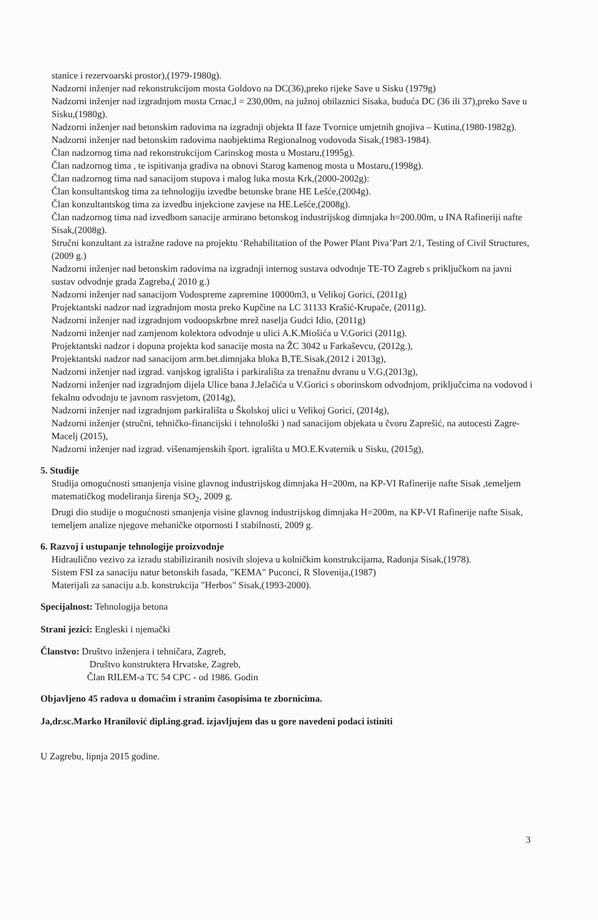stanice i rezervoarski prostor),(1979-1980g).
Nadzorni inženjer nad rekonstrukcijom mosta Goldovo na DC(36),preko rijeke Save u Sisku (1979g)
Nadzorni inženjer nad izgradnjom mosta Crnac,l = 230,00m, na južnoj obilaznici Sisaka, buduća DC (36 ili 37),preko Save u Sisku,(1980g).
Nadzorni inženjer nad betonskim radovima na izgradnji objekta II faze Tvornice umjetnih gnojiva – Kutina,(1980-1982g).
Nadzorni inženjer nad betonskim radovima naobjektima Regionalnog vodovoda Sisak,(1983-1984).
Član nadzornog tima nad rekonstrukcijom Carinskog mosta u Mostaru,(1995g).
Član nadzornog tima , te ispitivanja gradiva na obnovi Starog kamenog mosta u Mostaru,(1998g).
Član nadzornog tima nad sanacijom stupova i malog luka mosta Krk,(2000-2002g):
Član konsultantskog tima za tehnologiju izvedbe betonske brane HE Lešće,(2004g).
Član konzultantskog tima za izvedbu injekcione zavjese na HE.Lešće,(2008g).
Član nadzornog tima nad izvedbom sanacije armirano betonskog industrijskog dimnjaka h=200.00m, u INA Rafineriji nafte Sisak,(2008g).
Stručni konzultant za istražne radove na projektu ‘Rehabilitation of the Power Plant Piva’Part 2/1, Testing of Civil Structures, (2009 g.)
Nadzorni inženjer nad betonskim radovima na izgradnji internog sustava odvodnje TE-TO Zagreb s priključkom na javni sustav odvodnje grada Zagreba,( 2010 g.)
Nadzorni inženjer nad sanacijom Vodospreme zapremine 10000m3, u Velikoj Gorici, (2011g)
Projektantski nadzor nad izgradnjom mosta preko Kupčine na LC 31133 Krašić-Krupače, (2011g).
Nadzorni inženjer nad izgradnjom vodoopskrbne mrež naselja Gudci Idio, (2011g)
Nadzorni inženjer nad zamjenom kolektora odvodnje u ulici A.K.Miošića u V.Gorici (2011g).
Projektantski nadzor i dopuna projekta kod sanacije mosta na ŽC 3042 u Farkaševcu, (2012g.),
Projektantski nadzor nad sanacijom arm.bet.dimnjaka bloka B,TE.Sisak,(2012 i 2013g),
Nadzorni inženjer nad izgrad. vanjskog igrališta i parkirališta za trenažnu dvranu u V.G,(2013g),
Nadzorni inženjer nad izgradnjom dijela Ulice bana J.Jelačića u V.Gorici s oborinskom odvodnjom, priključcima na vodovod i fekalnu odvodnju te javnom rasvjetom, (2014g),
Nadzorni inženjer nad izgradnjom parkirališta u Školskoj ulici u Velikoj Gorici, (2014g),
Nadzorni inženjer (stručni, tehničko-financijski i tehnološki ) nad sanacijom objekata u čvoru Zaprešić, na autocesti Zagre-Macelj (2015),
Nadzorni inženjer nad izgrad. višenamjenskih šport. igrališta u MO.E.Kvaternik u Sisku, (2015g),
5. Studije
Studija omogućnosti smanjenja visine glavnog industrijskog dimnjaka H=200m, na KP-VI Rafinerije nafte Sisak ,temeljem matematičkog modeliranja širenja SO<sub>2</sub>, 2009 g.
Drugi dio studije o mogućnosti smanjenja visine glavnog industrijskog dimnjaka H=200m, na KP-VI Rafinerije nafte Sisak, temeljem analize njegove mehaničke otpornosti I stabilnosti, 2009 g.
6. Razvoj i ustupanje tehnologije proizvodnje
Hidraulično vezivo za izradu stabiliziranih nosivih slojeva u kolničkim konstrukcijama, Radonja Sisak,(1978).
Sistem FSI za sanaciju natur betonskih fasada, "KEMA" Puconci, R Slovenija,(1987)
Materijali za sanaciju a.b. konstrukcija "Herbos" Sisak,(1993-2000).
Specijalnost: Tehnologija betona
Strani jezici: Engleski i njemački
Članstvo: Društvo inženjera i tehničara, Zagreb,
Društvo konstruktera Hrvatske, Zagreb,
Član RILEM-a TC 54 CPC - od 1986. Godin
Objavljeno 45 radova u domaćim i stranim časopisima te zbornicima.
Ja,dr.sc.Marko Hranilović dipl.ing.građ. izjavljujem das u gore navedeni podaci istiniti
U Zagrebu, lipnja 2015 godine.
3